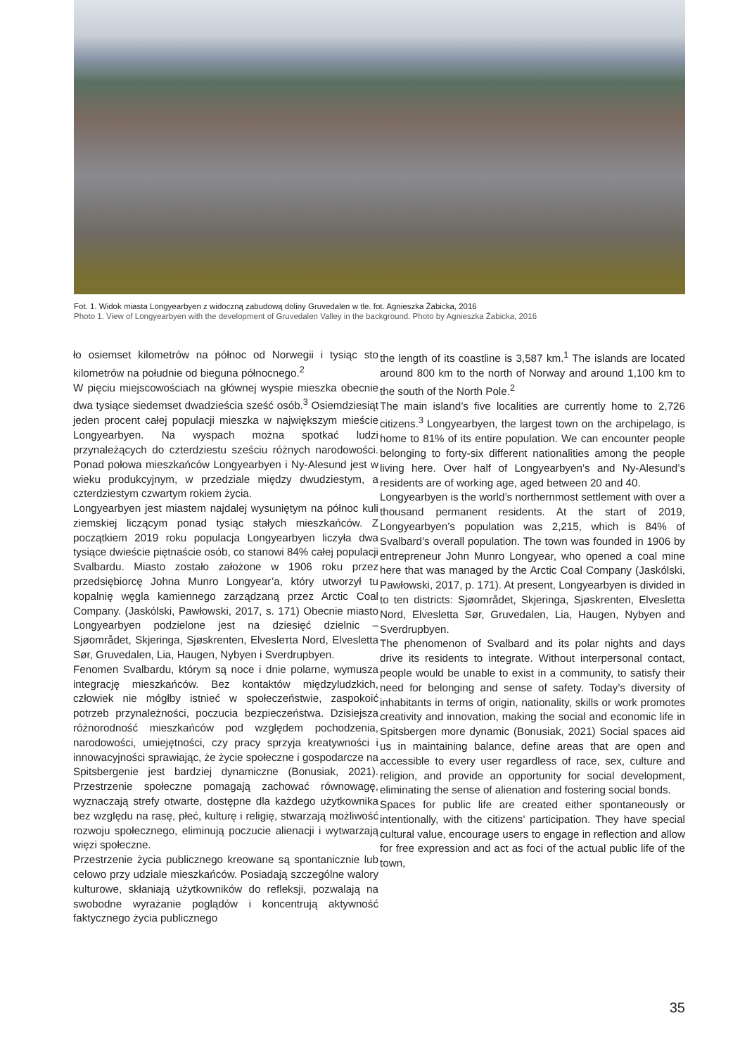Fot. 1. Widok miasta Longyearbyen z widoczną zabudową doliny Gruvedalen w tle. fot. Agnieszka Żabicka, 2016
Photo 1. View of Longyearbyen with the development of Gruvedalen Valley in the background. Photo by Agnieszka Żabicka, 2016
ło osiemset kilometrów na północ od Norwegii i tysiąc sto kilometrów na południe od bieguna północnego.<sup>2</sup>
W pięciu miejscowościach na głównej wyspie mieszka obecnie dwa tysiące siedemset dwadzieścia sześć osób.<sup>3</sup> Osiemdziesiąt jeden procent całej populacji mieszka w największym mieście Longyearbyen. Na wyspach można spotkać ludzi przynależących do czterdziestu sześciu różnych narodowości. Ponad połowa mieszkańców Longyearbyen i Ny-Alesund jest w wieku produkcyjnym, w przedziale między dwudziestym, a czterdziestym czwartym rokiem życia.
Longyearbyen jest miastem najdalej wysuniętym na północ kuli ziemskiej liczącym ponad tysiąc stałych mieszkańców. Z początkiem 2019 roku populacja Longyearbyen liczyła dwa tysiące dwieście piętnaście osób, co stanowi 84% całej populacji Svalbardu. Miasto zostało założone w 1906 roku przez przedsiębiorcę Johna Munro Longyear’a, który utworzył tu kopalnię węgla kamiennego zarządzaną przez Arctic Coal Company. (Jaskólski, Pawłowski, 2017, s. 171) Obecnie miasto Longyearbyen podzielone jest na dziesięć dzielnic – Sjøområdet, Skjeringa, Sjøskrenten, Elveslетta Nord, Elvesletta Sør, Gruvedalen, Lia, Haugen, Nybyen i Sverdrupbyen.
Fenomen Svalbardu, którym są noce i dnie polarne, wymusza integrację mieszkańców. Bez kontaktów międzyludzkich, człowiek nie mógłby istnieć w społeczeństwie, zaspokoić potrzeb przynależności, poczucia bezpieczeństwa. Dzisiejsza różnorodność mieszkańców pod względem pochodzenia, narodowości, umiejętności, czy pracy sprzyja kreatywności i innowacyjności sprawiając, że życie społeczne i gospodarcze na Spitsbergenie jest bardziej dynamiczne (Bonusiak, 2021). Przestrzenie społeczne pomagają zachować równowagę, wyznaczają strefy otwarte, dostępne dla każdego użytkownika bez względu na rasę, płeć, kulturę i religię, stwarzają możliwość rozwoju społecznego, eliminują poczucie alienacji i wytwarzają więzi społeczne.
Przestrzenie życia publicznego kreowane są spontanicznie lub celowo przy udziale mieszkańców. Posiadają szczególne walory kulturowe, skłaniają użytkowników do refleksji, pozwalają na swobodne wyrażanie poglądów i koncentrują aktywność faktycznego życia publicznego
the length of its coastline is 3,587 km.<sup>1</sup> The islands are located around 800 km to the north of Norway and around 1,100 km to the south of the North Pole.<sup>2</sup>
The main island’s five localities are currently home to 2,726 citizens.<sup>3</sup> Longyearbyen, the largest town on the archipelago, is home to 81% of its entire population. We can encounter people belonging to forty-six different nationalities among the people living here. Over half of Longyearbyen’s and Ny-Alesund’s residents are of working age, aged between 20 and 40.
Longyearbyen is the world’s northernmost settlement with over a thousand permanent residents. At the start of 2019, Longyearbyen’s population was 2,215, which is 84% of Svalbard’s overall population. The town was founded in 1906 by entrepreneur John Munro Longyear, who opened a coal mine here that was managed by the Arctic Coal Company (Jaskólski, Pawłowski, 2017, p. 171). At present, Longyearbyen is divided in to ten districts: Sjøområdet, Skjeringa, Sjøskrenten, Elvesletta Nord, Elvesletta Sør, Gruvedalen, Lia, Haugen, Nybyen and Sverdrupbyen.
The phenomenon of Svalbard and its polar nights and days drive its residents to integrate. Without interpersonal contact, people would be unable to exist in a community, to satisfy their need for belonging and sense of safety. Today’s diversity of inhabitants in terms of origin, nationality, skills or work promotes creativity and innovation, making the social and economic life in Spitsbergen more dynamic (Bonusiak, 2021) Social spaces aid us in maintaining balance, define areas that are open and accessible to every user regardless of race, sex, culture and religion, and provide an opportunity for social development, eliminating the sense of alienation and fostering social bonds.
Spaces for public life are created either spontaneously or intentionally, with the citizens’ participation. They have special cultural value, encourage users to engage in reflection and allow for free expression and act as foci of the actual public life of the town,
35